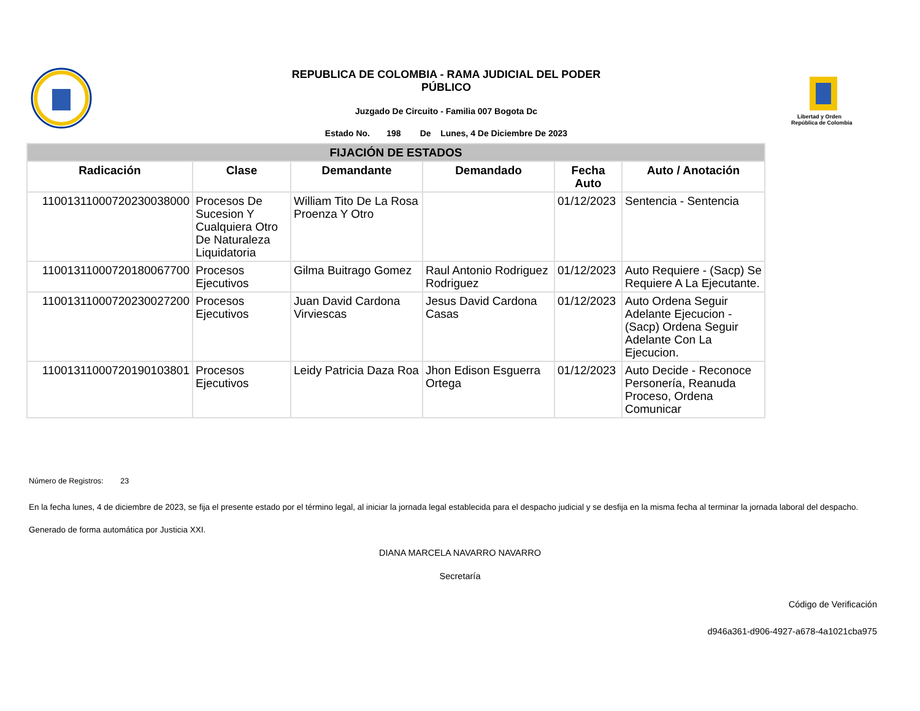REPUBLICA DE COLOMBIA - RAMA JUDICIAL DEL PODER
PÚBLICO
Juzgado De Circuito - Familia 007 Bogota Dc
Estado No. 198 De Lunes, 4 De Diciembre De 2023
Libertad y Orden
República de Colombia
| FIJACIÓN DE ESTADOS | | | | | |
| --- | --- | --- | --- | --- | --- |
| Radicación | Clase | Demandante | Demandado | Fecha Auto | Auto / Anotación |
| 11001311000720230038000 | Procesos De Sucesion Y Cualquiera Otro De Naturaleza Liquidatoria | William Tito De La Rosa Proenza Y Otro | | 01/12/2023 | Sentencia - Sentencia |
| 11001311000720180067700 | Procesos Ejecutivos | Gilma Buitrago Gomez | Raul Antonio Rodriguez Rodriguez | 01/12/2023 | Auto Requiere - (Sacp) Se Requiere A La Ejecutante. |
| 11001311000720230027200 | Procesos Ejecutivos | Juan David Cardona Virviescas | Jesus David Cardona Casas | 01/12/2023 | Auto Ordena Seguir Adelante Ejecucion - (Sacp) Ordena Seguir Adelante Con La Ejecucion. |
| 11001311000720190103801 | Procesos Ejecutivos | Leidy Patricia Daza Roa | Jhon Edison Esguerra Ortega | 01/12/2023 | Auto Decide - Reconoce Personería, Reanuda Proceso, Ordena Comunicar |
Número de Registros: 23
En la fecha lunes, 4 de diciembre de 2023, se fija el presente estado por el término legal, al iniciar la jornada legal establecida para el despacho judicial y se desfija en la misma fecha al terminar la jornada laboral del despacho.
Generado de forma automática por Justicia XXI.
DIANA MARCELA NAVARRO NAVARRO
Secretaría
Código de Verificación
d946a361-d906-4927-a678-4a1021cba975